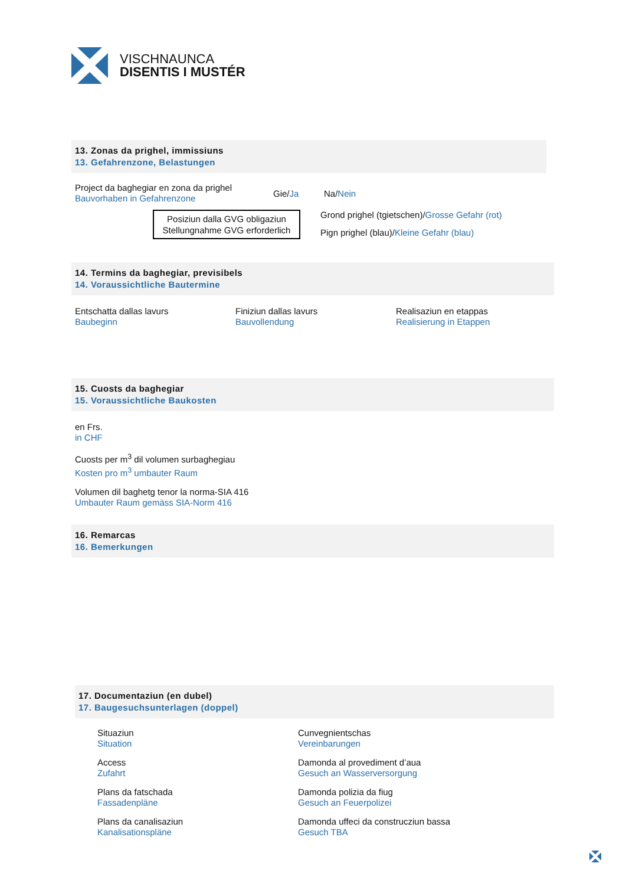VISCHNAUNCA
DISENTIS I MUSTÉR
13. Zonas da prighel, immissiuns
13. Gefahrenzone, Belastungen
Project da baghegiar en zona da prighel
Bauvorhaben in Gefahrenzone
Gie/Ja Na/Nein
Posiziun dalla GVG obligaziun
Stellungnahme GVG erforderlich
Grond prighel (tgietschen)/Grosse Gefahr (rot)
Pign prighel (blau)/Kleine Gefahr (blau)
14. Termins da baghegiar, previsibels
14. Voraussichtliche Bautermine
Entschatta dallas lavurs
Baubeginn
Finiziun dallas lavurs
Bauvollendung
Realisaziun en etappas
Realisierung in Etappen
15. Cuosts da baghegiar
15. Voraussichtliche Baukosten
en Frs.
in CHF
Cuosts per m<sup>3</sup> dil volumen surbaghegiau
Kosten pro m<sup>3</sup> umbauter Raum
Volumen dil baghetg tenor la norma-SIA 416
Umbauter Raum gemäss SIA-Norm 416
16. Remarcas
16. Bemerkungen
17. Documentaziun (en dubel)
17. Baugesuchsunterlagen (doppel)
Situaziun
Situation
Access
Zufahrt
Plans da fatschada
Fassadenpläne
Plans da canalisaziun
Kanalisationspläne
Cunvegnientschas
Vereinbarungen
Damonda al provediment d’aua
Gesuch an Wasserversorgung
Damonda polizia da fiug
Gesuch an Feuerpolizei
Damonda uffeci da construcziun bassa
Gesuch TBA